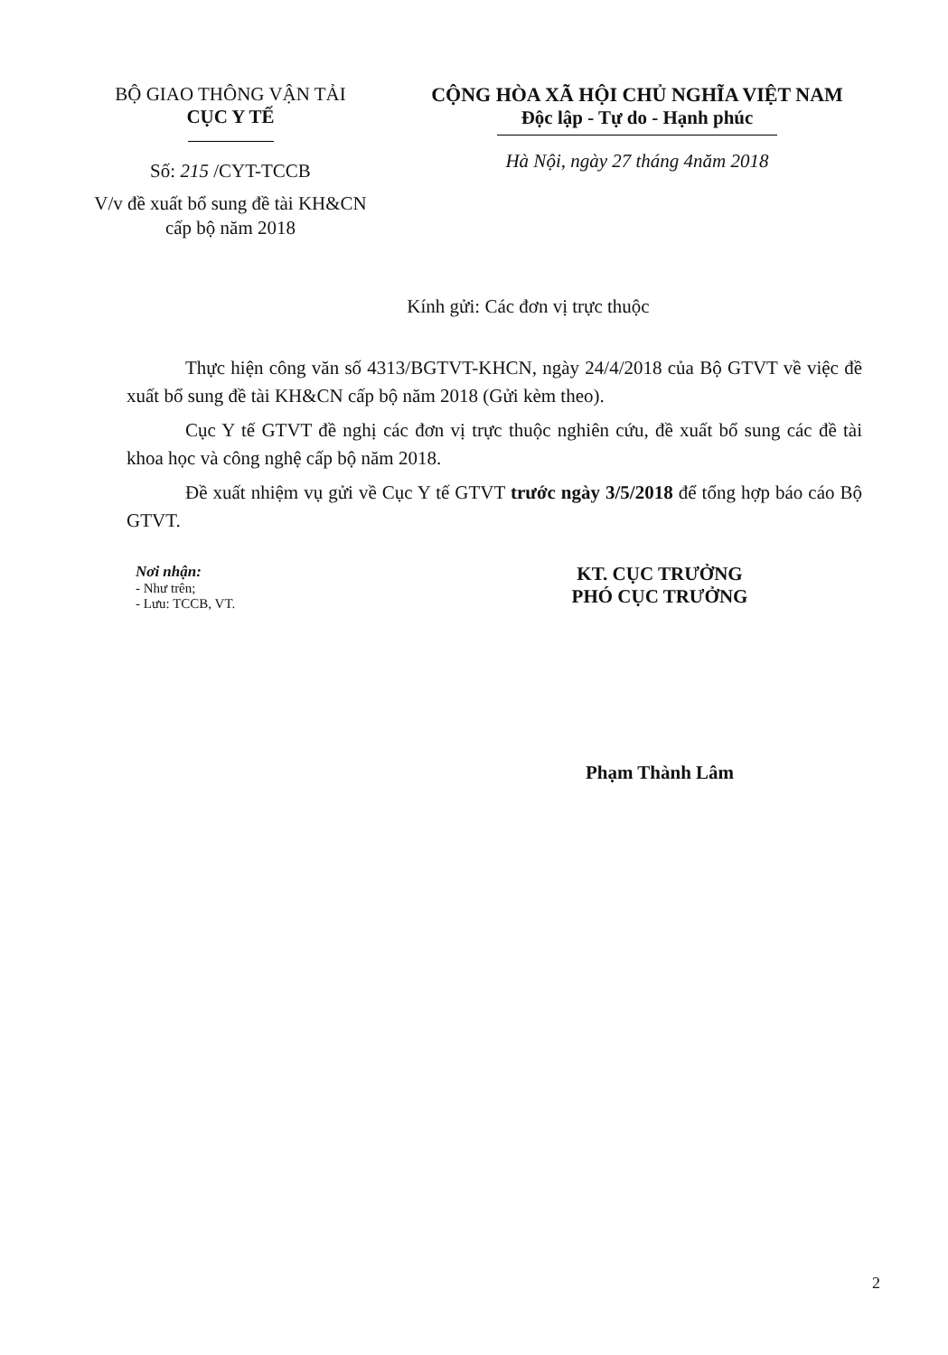BỘ GIAO THÔNG VẬN TẢI
CỤC Y TẾ
Số: 215 /CYT-TCCB
V/v đề xuất bổ sung đề tài KH&CN
cấp bộ năm 2018
CỘNG HÒA XÃ HỘI CHỦ NGHĨA VIỆT NAM
Độc lập - Tự do - Hạnh phúc
Hà Nội, ngày 27 tháng 4năm 2018
Kính gửi: Các đơn vị trực thuộc
Thực hiện công văn số 4313/BGTVT-KHCN, ngày 24/4/2018 của Bộ GTVT về việc đề xuất bổ sung đề tài KH&CN cấp bộ năm 2018 (Gửi kèm theo).
Cục Y tế GTVT đề nghị các đơn vị trực thuộc nghiên cứu, đề xuất bổ sung các đề tài khoa học và công nghệ cấp bộ năm 2018.
Đề xuất nhiệm vụ gửi về Cục Y tế GTVT trước ngày 3/5/2018 để tổng hợp báo cáo Bộ GTVT.
Nơi nhận:
- Như trên;
- Lưu: TCCB, VT.
KT. CỤC TRƯỞNG
PHÓ CỤC TRƯỞNG
Phạm Thành Lâm
2